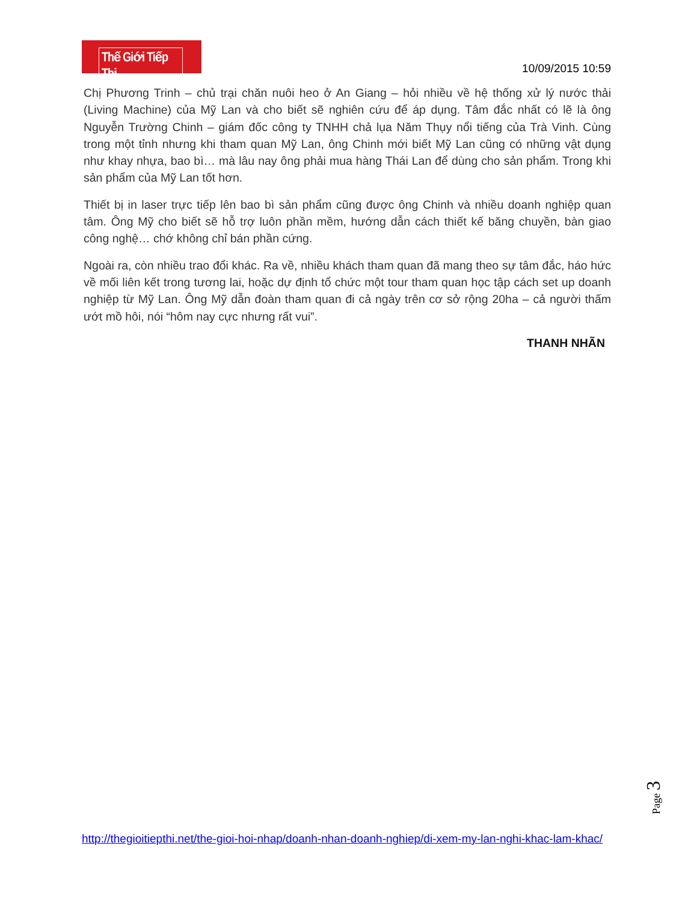Thế Giới Tiếp Thị
10/09/2015 10:59
Chị Phương Trinh – chủ trại chăn nuôi heo ở An Giang – hỏi nhiều về hệ thống xử lý nước thải (Living Machine) của Mỹ Lan và cho biết sẽ nghiên cứu để áp dụng. Tâm đắc nhất có lẽ là ông Nguyễn Trường Chinh – giám đốc công ty TNHH chả lụa Năm Thụy nổi tiếng của Trà Vinh. Cùng trong một tỉnh nhưng khi tham quan Mỹ Lan, ông Chinh mới biết Mỹ Lan cũng có những vật dụng như khay nhựa, bao bì… mà lâu nay ông phải mua hàng Thái Lan để dùng cho sản phẩm. Trong khi sản phẩm của Mỹ Lan tốt hơn.
Thiết bị in laser trực tiếp lên bao bì sản phẩm cũng được ông Chinh và nhiều doanh nghiệp quan tâm. Ông Mỹ cho biết sẽ hỗ trợ luôn phần mềm, hướng dẫn cách thiết kế băng chuyền, bàn giao công nghệ… chớ không chỉ bán phần cứng.
Ngoài ra, còn nhiều trao đổi khác. Ra về, nhiều khách tham quan đã mang theo sự tâm đắc, háo hức về mối liên kết trong tương lai, hoặc dự định tổ chức một tour tham quan học tập cách set up doanh nghiệp từ Mỹ Lan. Ông Mỹ dẫn đoàn tham quan đi cả ngày trên cơ sở rộng 20ha – cả người thấm ướt mồ hôi, nói “hôm nay cực nhưng rất vui”.
THANH NHÃN
Page 3
http://thegioitiepthi.net/the-gioi-hoi-nhap/doanh-nhan-doanh-nghiep/di-xem-my-lan-nghi-khac-lam-khac/